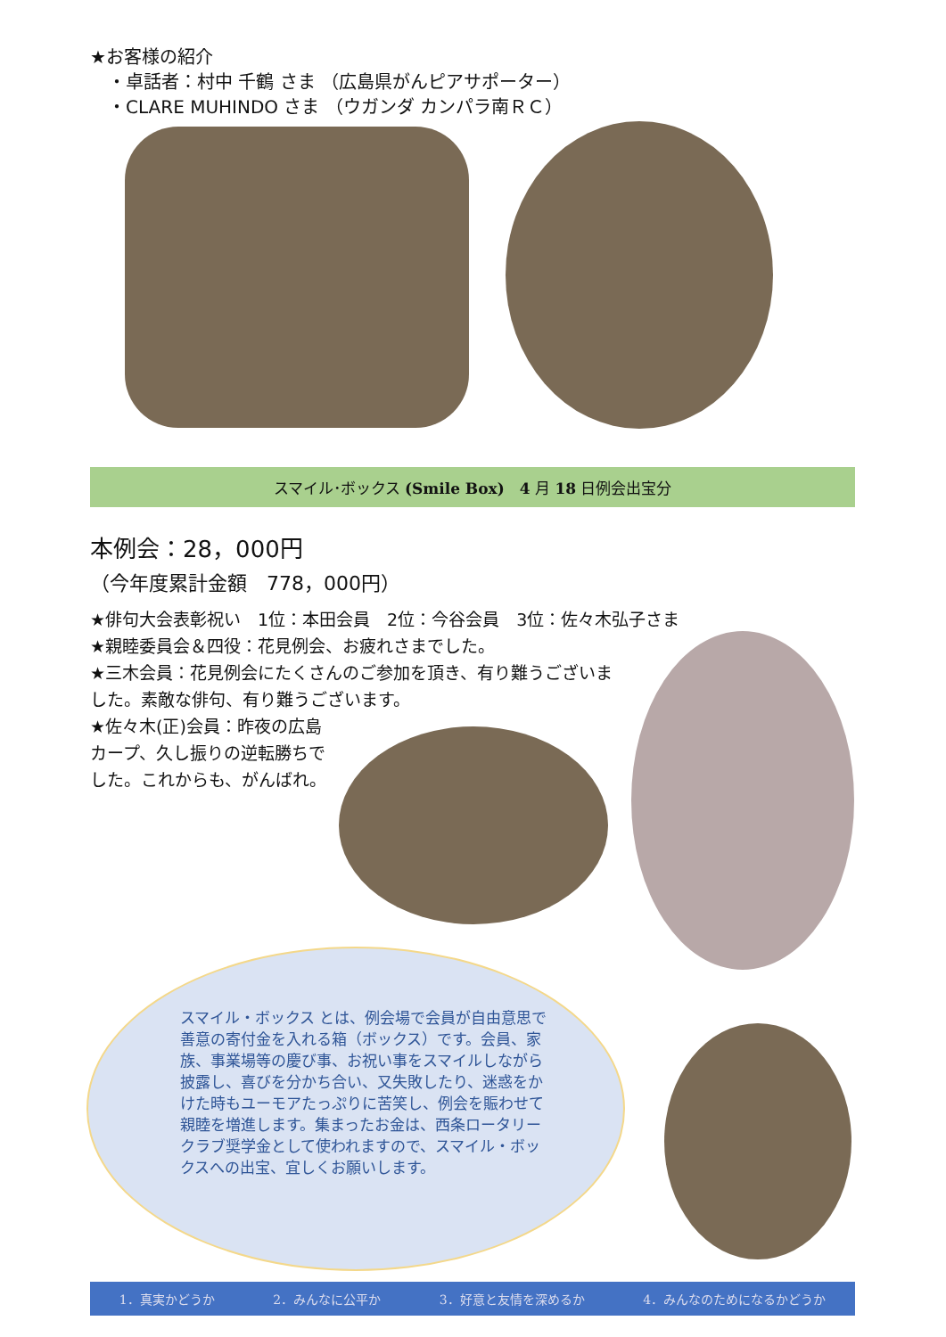★お客様の紹介
　・卓話者：村中 千鶴 さま （広島県がんピアサポーター）
　・CLARE MUHINDO さま （ウガンダ カンパラ南ＲＣ）
スマイル･ボックス (Smile Box)　4 月 18 日例会出宝分
本例会：28，000円
（今年度累計金額　778，000円）
★俳句大会表彰祝い　1位：本田会員　2位：今谷会員　3位：佐々木弘子さま
★親睦委員会＆四役：花見例会、お疲れさまでした。
★三木会員：花見例会にたくさんのご参加を頂き、有り難うございました。素敵な俳句、有り難うございます。
★佐々木(正)会員：昨夜の広島カープ、久し振りの逆転勝ちでした。これからも、がんばれ。
スマイル・ボックス とは、例会場で会員が自由意思で善意の寄付金を入れる箱（ボックス）です。会員、家族、事業場等の慶び事、お祝い事をスマイルしながら披露し、喜びを分かち合い、又失敗したり、迷惑をかけた時もユーモアたっぷりに苦笑し、例会を賑わせて親睦を増進します。集まったお金は、西条ロータリークラブ奨学金として使われますので、スマイル・ボックスへの出宝、宜しくお願いします。
1．真実かどうか 2．みんなに公平か 3．好意と友情を深めるか 4．みんなのためになるかどうか